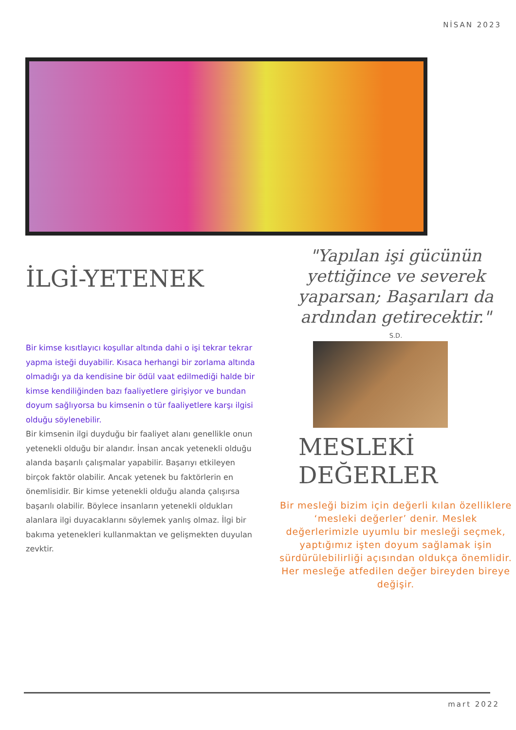NİSAN 2023
İLGİ-YETENEK
Bir kimse kısıtlayıcı koşullar altında dahi o işi tekrar tekrar yapma isteği duyabilir. Kısaca herhangi bir zorlama altında olmadığı ya da kendisine bir ödül vaat edilmediği halde bir kimse kendiliğinden bazı faaliyetlere girişiyor ve bundan doyum sağlıyorsa bu kimsenin o tür faaliyetlere karşı ilgisi olduğu söylenebilir.
Bir kimsenin ilgi duyduğu bir faaliyet alanı genellikle onun yetenekli olduğu bir alandır. İnsan ancak yetenekli olduğu alanda başarılı çalışmalar yapabilir. Başarıyı etkileyen birçok faktör olabilir. Ancak yetenek bu faktörlerin en önemlisidir. Bir kimse yetenekli olduğu alanda çalışırsa başarılı olabilir. Böylece insanların yetenekli oldukları alanlara ilgi duyacaklarını söylemek yanlış olmaz. İlgi bir bakıma yetenekleri kullanmaktan ve gelişmekten duyulan zevktir.
"Yapılan işi gücünün yettiğince ve severek yaparsan; Başarıları da ardından getirecektir."
S.D.
MESLEKİ
DEĞERLER
Bir mesleği bizim için değerli kılan özelliklere ‘mesleki değerler’ denir. Meslek değerlerimizle uyumlu bir mesleği seçmek, yaptığımız işten doyum sağlamak işin sürdürülebilirliği açısından oldukça önemlidir. Her mesleğe atfedilen değer bireyden bireye değişir.
mart 2022